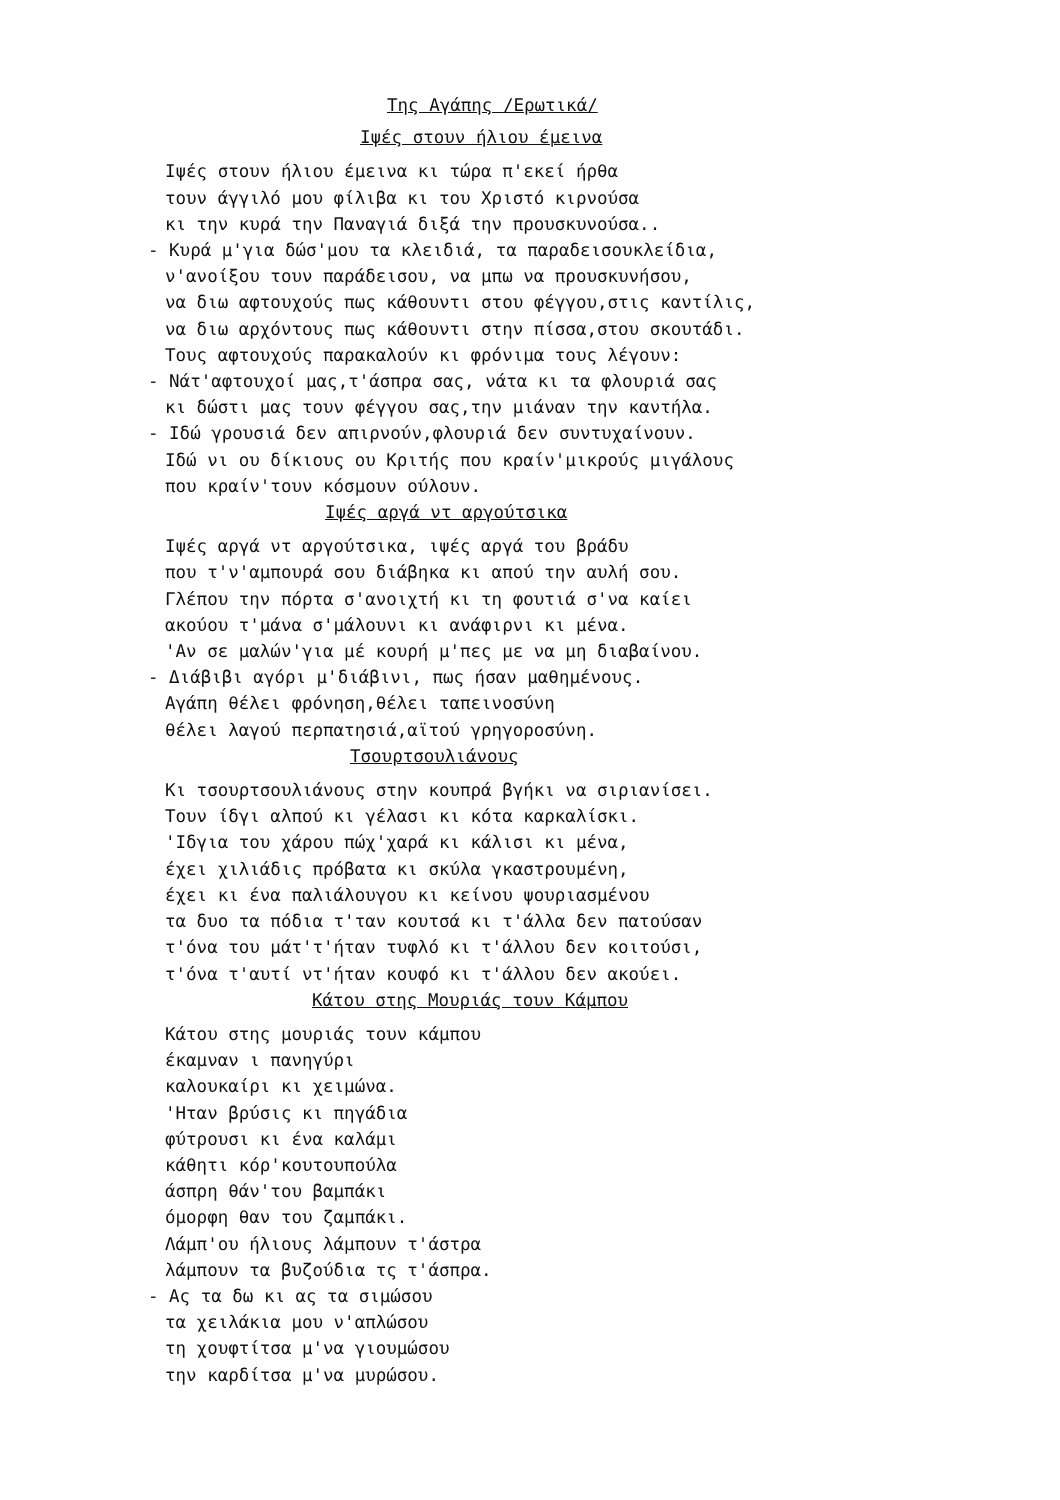Της Αγάπης /Ερωτικά/
Ιψές στουν ήλιου έμεινα
Ιψές στουν ήλιου έμεινα κι τώρα π'εκεί ήρθα
τουν άγγιλό μου φίλιβα κι του Χριστό κιρνούσα
κι την κυρά την Παναγιά διξά την προυσκυνούσα..
- Κυρά μ'για δώσ'μου τα κλειδιά, τα παραδεισουκλείδια,
ν'ανοίξου τουν παράδεισου, να μπω να προυσκυνήσου,
να διω αφτουχούς πως κάθουντι στου φέγγου,στις καντίλις,
να διω αρχόντους πως κάθουντι στην πίσσα,στου σκουτάδι.
Τους αφτουχούς παρακαλούν κι φρόνιμα τους λέγουν:
- Νάτ'αφτουχοί μας,τ'άσπρα σας, νάτα κι τα φλουριά σας
κι δώστι μας τουν φέγγου σας,την μιάναν την καντήλα.
- Ιδώ γρουσιά δεν απιρνούν,φλουριά δεν συντυχαίνουν.
Ιδώ νι ου δίκιους ου Κριτής που κραίν'μικρούς μιγάλους
που κραίν'τουν κόσμουν ούλουν.
Ιψές αργά ντ αργούτσικα
Ιψές αργά ντ αργούτσικα, ιψές αργά του βράδυ
που τ'ν'αμπουρά σου διάβηκα κι απού την αυλή σου.
Γλέπου την πόρτα σ'ανοιχτή κι τη φουτιά σ'να καίει
ακούου τ'μάνα σ'μάλουνι κι ανάφιρνι κι μένα.
'Αν σε μαλών'για μέ κουρή μ'πες με να μη διαβαίνου.
- Διάβιβι αγόρι μ'διάβινι, πως ήσαν μαθημένους.
Αγάπη θέλει φρόνηση,θέλει ταπεινοσύνη
θέλει λαγού περπατησιά,αϊτού γρηγοροσύνη.
Τσουρτσουλιάνους
Κι τσουρτσουλιάνους στην κουπρά βγήκι να σιριανίσει.
Τουν ίδγι αλπού κι γέλασι κι κότα καρκαλίσκι.
'Ιδγια του χάρου πώχ'χαρά κι κάλισι κι μένα,
έχει χιλιάδις πρόβατα κι σκύλα γκαστρουμένη,
έχει κι ένα παλιάλουγου κι κείνου ψουριασμένου
τα δυο τα πόδια τ'ταν κουτσά κι τ'άλλα δεν πατούσαν
τ'όνα του μάτ'τ'ήταν τυφλό κι τ'άλλου δεν κοιτούσι,
τ'όνα τ'αυτί ντ'ήταν κουφό κι τ'άλλου δεν ακούει.
Κάτου στης Μουριάς τουν Κάμπου
Κάτου στης μουριάς τουν κάμπου
έκαμναν ι πανηγύρι
καλουκαίρι κι χειμώνα.
'Ηταν βρύσις κι πηγάδια
φύτρουσι κι ένα καλάμι
κάθητι κόρ'κουτουπούλα
άσπρη θάν'του βαμπάκι
όμορφη θαν του ζαμπάκι.
Λάμπ'ου ήλιους λάμπουν τ'άστρα
λάμπουν τα βυζούδια τς τ'άσπρα.
- Ας τα δω κι ας τα σιμώσου
τα χειλάκια μου ν'απλώσου
τη χουφτίτσα μ'να γιουμώσου
την καρδίτσα μ'να μυρώσου.